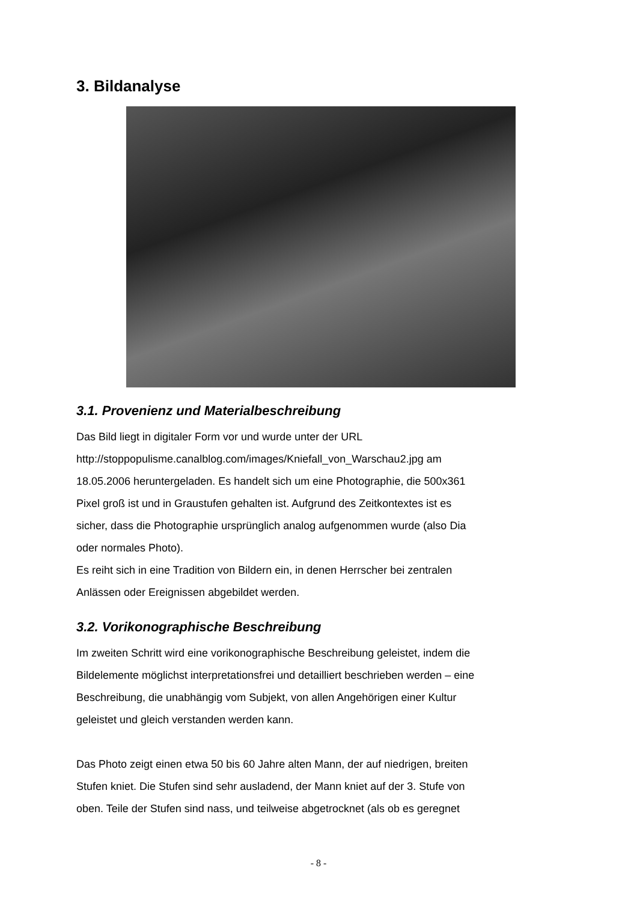3. Bildanalyse
3.1. Provenienz und Materialbeschreibung
Das Bild liegt in digitaler Form vor und wurde unter der URL
http://stoppopulisme.canalblog.com/images/Kniefall_von_Warschau2.jpg am
18.05.2006 heruntergeladen. Es handelt sich um eine Photographie, die 500x361
Pixel groß ist und in Graustufen gehalten ist. Aufgrund des Zeitkontextes ist es
sicher, dass die Photographie ursprünglich analog aufgenommen wurde (also Dia
oder normales Photo).
Es reiht sich in eine Tradition von Bildern ein, in denen Herrscher bei zentralen
Anlässen oder Ereignissen abgebildet werden.
3.2. Vorikonographische Beschreibung
Im zweiten Schritt wird eine vorikonographische Beschreibung geleistet, indem die
Bildelemente möglichst interpretationsfrei und detailliert beschrieben werden – eine
Beschreibung, die unabhängig vom Subjekt, von allen Angehörigen einer Kultur
geleistet und gleich verstanden werden kann.
Das Photo zeigt einen etwa 50 bis 60 Jahre alten Mann, der auf niedrigen, breiten
Stufen kniet. Die Stufen sind sehr ausladend, der Mann kniet auf der 3. Stufe von
oben. Teile der Stufen sind nass, und teilweise abgetrocknet (als ob es geregnet
- 8 -